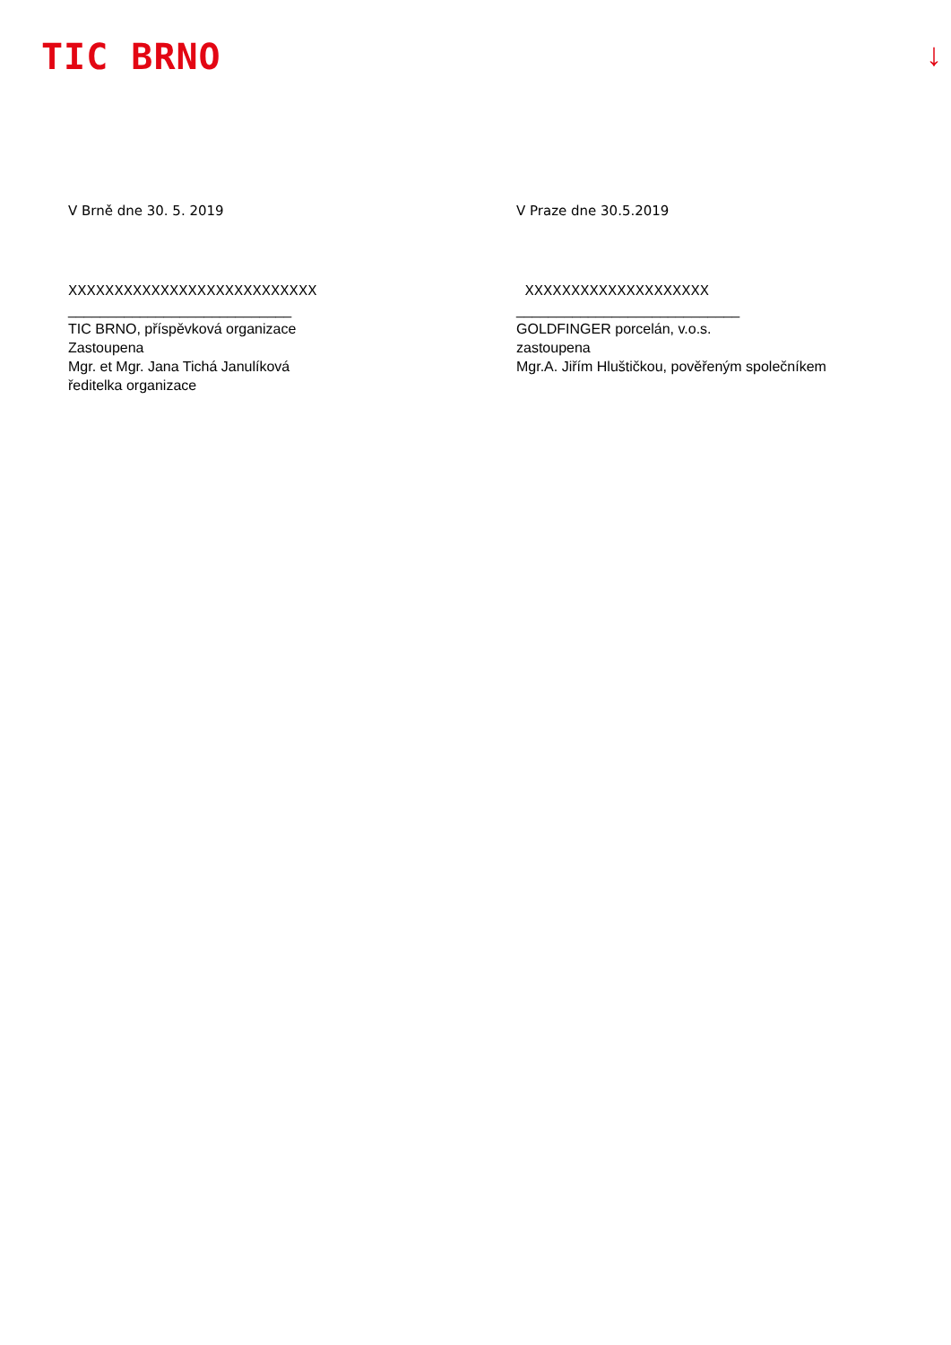TIC BRNO ↓
V Brně dne 30. 5. 2019
XXXXXXXXXXXXXXXXXXXXXXXXXXX
____________________________
TIC BRNO, příspěvková organizace
Zastoupena
Mgr. et Mgr. Jana Tichá Janulíková
ředitelka organizace
V Praze dne 30.5.2019
XXXXXXXXXXXXXXXXXXXX
____________________________
GOLDFINGER porcelán, v.o.s.
zastoupena
Mgr.A. Jiřím Hluštičkou, pověřeným společníkem